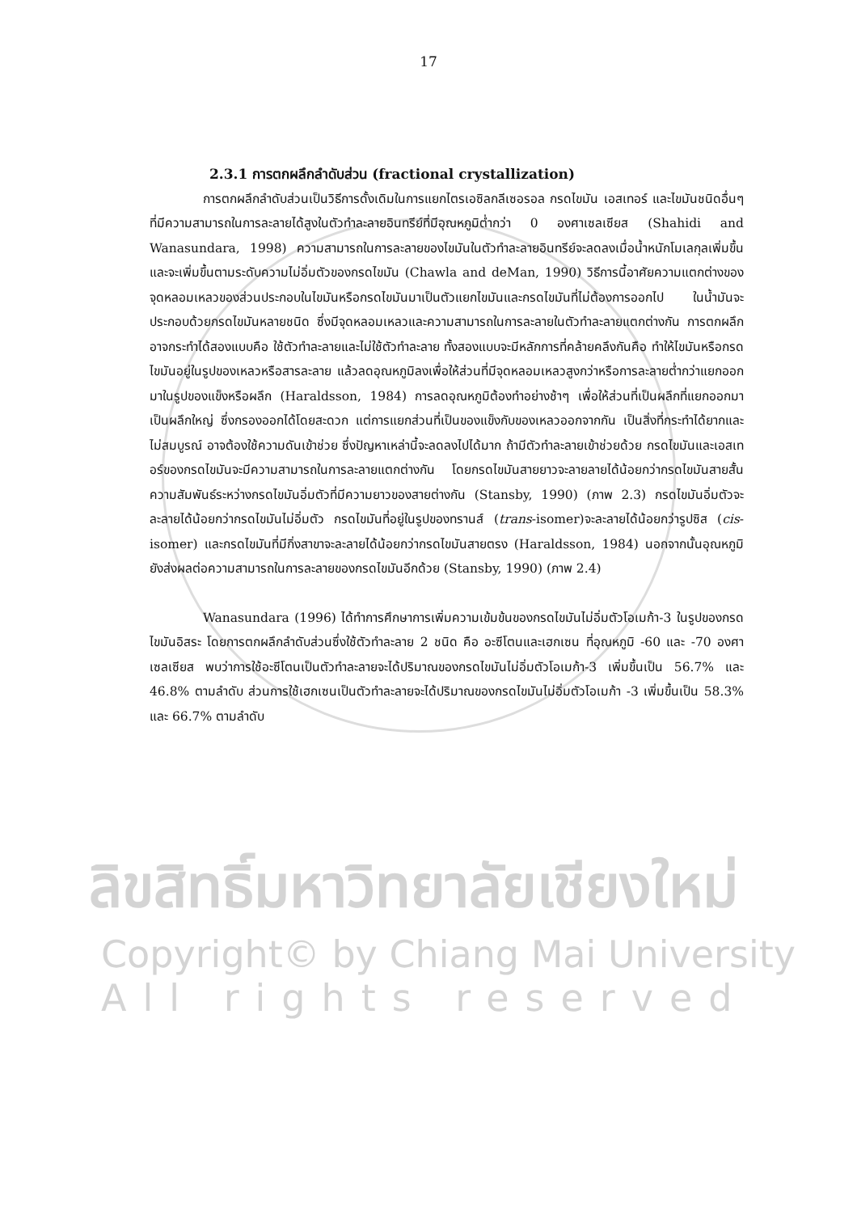17
2.3.1 การตกผลึกลำดับส่วน (fractional crystallization)
การตกผลึกลำดับส่วนเป็นวิธีการดั้งเดิมในการแยกไตรเอซิลกลีเซอรอล กรดไขมัน เอสเทอร์ และไขมันชนิดอื่นๆ ที่มีความสามารถในการละลายได้สูงในตัวทำละลายอินทรีย์ที่มีอุณหภูมิต่ำกว่า 0 องศาเซลเซียส (Shahidi and Wanasundara, 1998) ความสามารถในการละลายของไขมันในตัวทำละลายอินทรีย์จะลดลงเมื่อน้ำหนักโมเลกุลเพิ่มขึ้นและจะเพิ่มขึ้นตามระดับความไม่อิ่มตัวของกรดไขมัน (Chawla and deMan, 1990) วิธีการนี้อาศัยความแตกต่างของจุดหลอมเหลวของส่วนประกอบในไขมันหรือกรดไขมันมาเป็นตัวแยกไขมันและกรดไขมันที่ไม่ต้องการออกไป ในน้ำมันจะประกอบด้วยกรดไขมันหลายชนิด ซึ่งมีจุดหลอมเหลวและความสามารถในการละลายในตัวทำละลายแตกต่างกัน การตกผลึกอาจกระทำได้สองแบบคือ ใช้ตัวทำละลายและไม่ใช้ตัวทำละลาย ทั้งสองแบบจะมีหลักการที่คล้ายคลึงกันคือ ทำให้ไขมันหรือกรดไขมันอยู่ในรูปของเหลวหรือสารละลาย แล้วลดอุณหภูมิลงเพื่อให้ส่วนที่มีจุดหลอมเหลวสูงกว่าหรือการละลายต่ำกว่าแยกออกมาในรูปของแข็งหรือผลึก (Haraldsson, 1984) การลดอุณหภูมิต้องทำอย่างช้าๆ เพื่อให้ส่วนที่เป็นผลึกที่แยกออกมาเป็นผลึกใหญ่ ซึ่งกรองออกได้โดยสะดวก แต่การแยกส่วนที่เป็นของแข็งกับของเหลวออกจากกัน เป็นสิ่งที่กระทำได้ยากและไม่สมบูรณ์ อาจต้องใช้ความดันเข้าช่วย ซึ่งปัญหาเหล่านี้จะลดลงไปได้มาก ถ้ามีตัวทำละลายเข้าช่วยด้วย กรดไขมันและเอสเทอร์ของกรดไขมันจะมีความสามารถในการละลายแตกต่างกัน โดยกรดไขมันสายยาวจะลายลายได้น้อยกว่ากรดไขมันสายสั้น ความสัมพันธ์ระหว่างกรดไขมันอิ่มตัวที่มีความยาวของสายต่างกัน (Stansby, 1990) (ภาพ 2.3) กรดไขมันอิ่มตัวจะละลายได้น้อยกว่ากรดไขมันไม่อิ่มตัว กรดไขมันที่อยู่ในรูปของทรานส์ (trans-isomer)จะละลายได้น้อยกว่ารูปซิส (cis-isomer) และกรดไขมันที่มีกิ่งสาขาจะละลายได้น้อยกว่ากรดไขมันสายตรง (Haraldsson, 1984) นอกจากนั้นอุณหภูมิยังส่งผลต่อความสามารถในการละลายของกรดไขมันอีกด้วย (Stansby, 1990) (ภาพ 2.4)
Wanasundara (1996) ได้ทำการศึกษาการเพิ่มความเข้มข้นของกรดไขมันไม่อิ่มตัวโอเมก้า-3 ในรูปของกรดไขมันอิสระ โดยการตกผลึกลำดับส่วนซึ่งใช้ตัวทำละลาย 2 ชนิด คือ อะซีโตนและเฮกเซน ที่อุณหภูมิ -60 และ -70 องศาเซลเซียส พบว่าการใช้อะซีโตนเป็นตัวทำละลายจะได้ปริมาณของกรดไขมันไม่อิ่มตัวโอเมก้า-3 เพิ่มขึ้นเป็น 56.7% และ 46.8% ตามลำดับ ส่วนการใช้เฮกเซนเป็นตัวทำละลายจะได้ปริมาณของกรดไขมันไม่อิ่มตัวโอเมก้า -3 เพิ่มขึ้นเป็น 58.3% และ 66.7% ตามลำดับ
ลิขสิทธิ์มหาวิทยาลัยเชียงใหม่
Copyright© by Chiang Mai University
All rights reserved